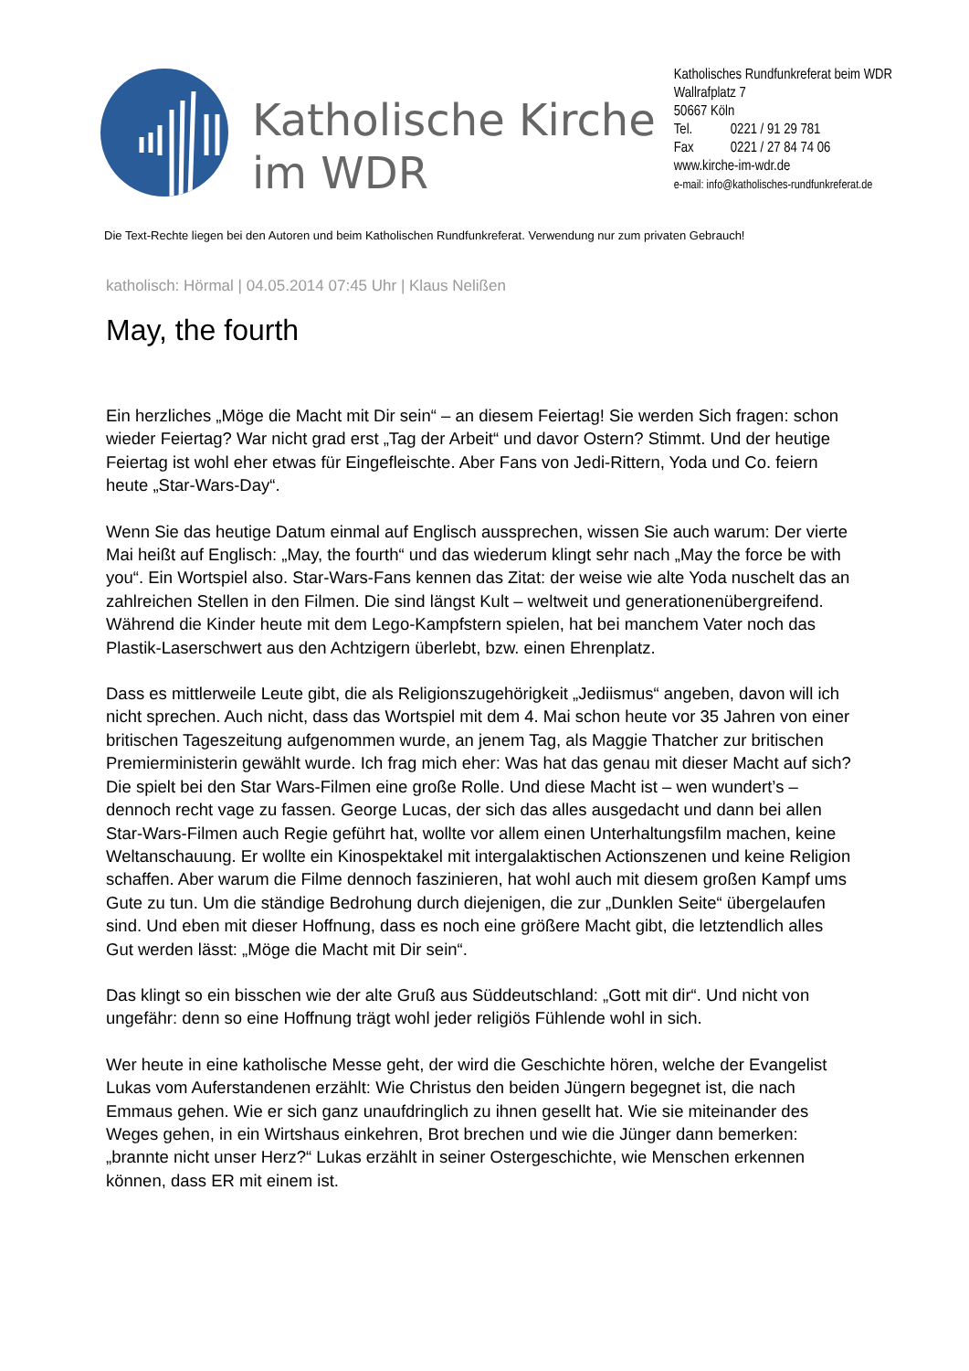Katholische Kirche
im WDR
Katholisches Rundfunkreferat beim WDR
Wallrafplatz 7
50667 Köln
Tel. 0221 / 91 29 781
Fax 0221 / 27 84 74 06
www.kirche-im-wdr.de
e-mail: info@katholisches-rundfunkreferat.de
Die Text-Rechte liegen bei den Autoren und beim Katholischen Rundfunkreferat. Verwendung nur zum privaten Gebrauch!
katholisch: Hörmal | 04.05.2014 07:45 Uhr | Klaus Nelißen
May, the fourth
Ein herzliches „Möge die Macht mit Dir sein“ – an diesem Feiertag! Sie werden Sich fragen: schon wieder Feiertag? War nicht grad erst „Tag der Arbeit“ und davor Ostern? Stimmt. Und der heutige Feiertag ist wohl eher etwas für Eingefleischte. Aber Fans von Jedi-Rittern, Yoda und Co. feiern heute „Star-Wars-Day“.
Wenn Sie das heutige Datum einmal auf Englisch aussprechen, wissen Sie auch warum: Der vierte Mai heißt auf Englisch: „May, the fourth“ und das wiederum klingt sehr nach „May the force be with you“. Ein Wortspiel also. Star-Wars-Fans kennen das Zitat: der weise wie alte Yoda nuschelt das an zahlreichen Stellen in den Filmen. Die sind längst Kult – weltweit und generationenübergreifend. Während die Kinder heute mit dem Lego-Kampfstern spielen, hat bei manchem Vater noch das Plastik-Laserschwert aus den Achtzigern überlebt, bzw. einen Ehrenplatz.
Dass es mittlerweile Leute gibt, die als Religionszugehörigkeit „Jediismus“ angeben, davon will ich nicht sprechen. Auch nicht, dass das Wortspiel mit dem 4. Mai schon heute vor 35 Jahren von einer britischen Tageszeitung aufgenommen wurde, an jenem Tag, als Maggie Thatcher zur britischen Premierministerin gewählt wurde. Ich frag mich eher: Was hat das genau mit dieser Macht auf sich? Die spielt bei den Star Wars-Filmen eine große Rolle. Und diese Macht ist – wen wundert’s – dennoch recht vage zu fassen. George Lucas, der sich das alles ausgedacht und dann bei allen Star-Wars-Filmen auch Regie geführt hat, wollte vor allem einen Unterhaltungsfilm machen, keine Weltanschauung. Er wollte ein Kinospektakel mit intergalaktischen Actionszenen und keine Religion schaffen. Aber warum die Filme dennoch faszinieren, hat wohl auch mit diesem großen Kampf ums Gute zu tun. Um die ständige Bedrohung durch diejenigen, die zur „Dunklen Seite“ übergelaufen sind. Und eben mit dieser Hoffnung, dass es noch eine größere Macht gibt, die letztendlich alles Gut werden lässt: „Möge die Macht mit Dir sein“.
Das klingt so ein bisschen wie der alte Gruß aus Süddeutschland: „Gott mit dir“. Und nicht von ungefähr: denn so eine Hoffnung trägt wohl jeder religiös Fühlende wohl in sich.
Wer heute in eine katholische Messe geht, der wird die Geschichte hören, welche der Evangelist Lukas vom Auferstandenen erzählt: Wie Christus den beiden Jüngern begegnet ist, die nach Emmaus gehen. Wie er sich ganz unaufdringlich zu ihnen gesellt hat. Wie sie miteinander des Weges gehen, in ein Wirtshaus einkehren, Brot brechen und wie die Jünger dann bemerken: „brannte nicht unser Herz?“ Lukas erzählt in seiner Ostergeschichte, wie Menschen erkennen können, dass ER mit einem ist.